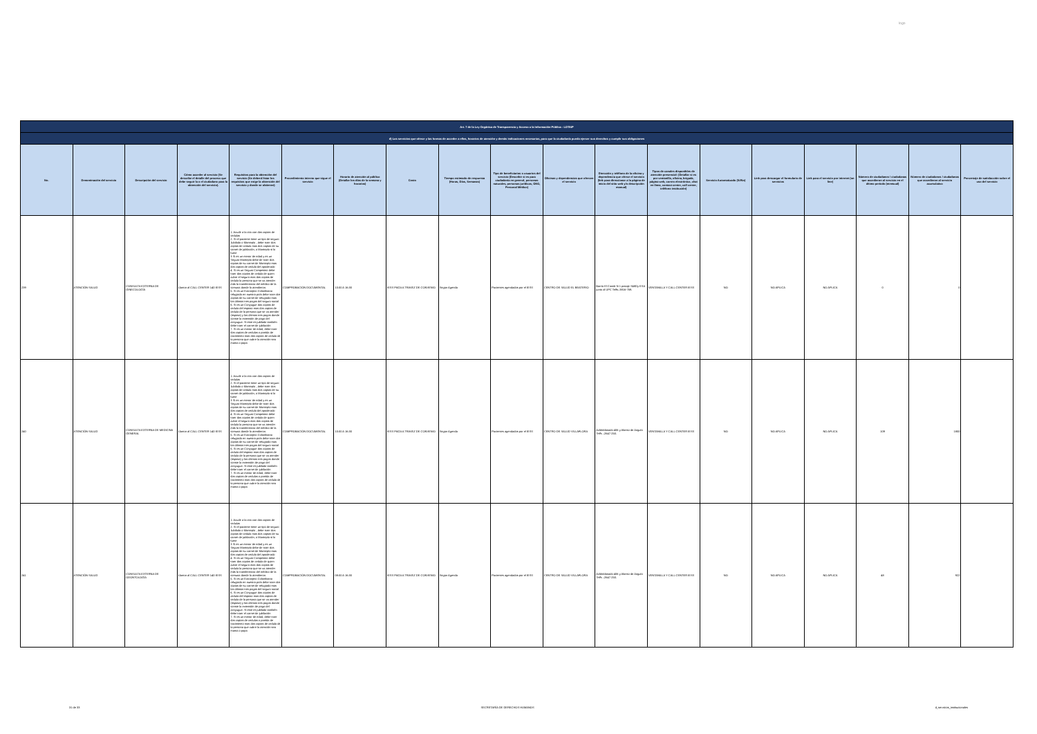logo
| Art. 7 de la Ley Orgánica de Transparencia y Acceso a la Información Pública - LOTAIP | | | | | | | | | | | | | | | | | | |
| --- | --- | --- | --- | --- | --- | --- | --- | --- | --- | --- | --- | --- | --- | --- | --- | --- | --- | --- |
| d) Los servicios que ofrece y las formas de acceder a ellos, horarios de atención y demás indicaciones necesarias, para que la ciudadanía pueda ejercer sus derechos y cumplir sus obligaciones | | | | | | | | | | | | | | | | | | |
| No. | Denominación del servicio | Descripción del servicio | Cómo acceder al servicio (Se describe el detalle del proceso que debe seguir la o el ciudadano para la obtención del servicio). | Requisitos para la obtención del servicio (Se deberá listar los requisitos que exige la obtención del servicio y donde se obtienen) | Procedimiento interno que sigue el servicio | Horario de atención al público (Detallar los días de la semana y horarios) | Costo | Tiempo estimado de respuesta (Horas, Días, Semanas) | Tipo de beneficiarios o usuarios del servicio (Describir si es para ciudadanía en general, personas naturales, personas jurídicas, ONG, Personal Médico) | Oficinas y dependencias que ofrecen el servicio | Dirección y teléfono de la oficina y dependencia que ofrece el servicio (link para direccionar a la página de inicio del sitio web y/o descripción manual) | Tipos de canales disponibles de atención presencial: (Detallar si es por ventanilla, oficina, brigada, página web, correo electrónico, chat en línea, contact center, call center, teléfono institución) | Servicio Automatizado (Si/No) | Link para descargar el formulario de servicios | Link para el servicio por internet (on line) | Número de ciudadanos / ciudadanas que accedieron al servicio en el último período (mensual) | Número de ciudadanos / ciudadanas que accedieron al servicio acumulativo | Porcentaje de satisfacción sobre el uso del servicio |
| 239 | ATENCIÓN SALUD | CONSULTA EXTERNA DE GINECOLOGÍA | Llamar al CALL CENTER 140 IESS | 1. Acudir a la cita con dos copias de cedulas 2. Si el paciente tiene un tipo de seguro Jubilado o Montepío , debe traer dos copias de cedula mas dos copias de su carnet de jubilación, o Montepío si lo fuere 3 Si es un menor de edad y es un Seguro Montepío debe de traer dos copias de su carnet de Montepío mas dos copias de cedula del apoderado 4. Si es un Seguro Campesino debe traer dos copias de cedula de quien cubre el seguro mas dos copias de cedula la persona que se va atender más la transferencia del médico de la comuna donde lo atendieron. 5. Si es un Extranjero Colombiano refugiado en nuestro país debe traer dos copias de su carnet de refugiado mas los últimos tres pagos del seguro social 6. Si es un Conyugue dos copias de cedula del esposo mas dos copias de cedula de la persona que se va atender (esposa) y los últimos tres pagos donde conste la extensión de pago del conyugue. Si este es jubilado también debe traer el carnet de jubilación 7. Si es un menor de edad, debe traer dos copias de cedulas o partida de nacimiento mas dos copias de cedula de la persona que cubre la atención sea mama o papa | COMPROBACIÓN DOCUMENTAL | 10:00 A 16:30 | IESS PAGA A TRAVEZ DE CONVENIO | Según Agenda | Pacientes agendados por el IESS | CENTRO DE SALUD EL BEATERIO | Barrio El Conde N 1 pasaje S48Dy ESA junto al UPC Telfs.:3816-769. | VENTANILLA Y CALL CENTER IESS | NO | NO APLICA | NO APLICA | 0 | 0 | |
| 240 | ATENCIÓN SALUD | CONSULTA EXTERNA DE MEDICINA GENERAL | Llamar al CALL CENTER 140 IESS | 1. Acudir a la cita con dos copias de cedulas 2. Si el paciente tiene un tipo de seguro Jubilado o Montepío , debe traer dos copias de cedula mas dos copias de su carnet de jubilación, o Montepío si lo fuere 3 Si es un menor de edad y es un Seguro Montepío debe de traer dos copias de su carnet de Montepío mas dos copias de cedula del apoderado 4. Si es un Seguro Campesino debe traer dos copias de cedula de quien cubre el seguro mas dos copias de cedula la persona que se va atender más la transferencia del médico de la comuna donde lo atendieron. 5. Si es un Extranjero Colombiano refugiado en nuestro país debe traer dos copias de su carnet de refugiado mas los últimos tres pagos del seguro social 6. Si es un Conyugue dos copias de cedula del esposo mas dos copias de cedula de la persona que se va atender (esposa) y los últimos tres pagos donde conste la extensión de pago del conyugue. Si este es jubilado también debe traer el carnet de jubilación 7. Si es un menor de edad, debe traer dos copias de cedulas o partida de nacimiento mas dos copias de cedula de la persona que cubre la atención sea mama o papa | COMPROBACIÓN DOCUMENTAL | 10:00 A 16:30 | IESS PAGA A TRAVEZ DE CONVENIO | Según Agenda | Pacientes agendados por el IESS | CENTRO DE SALUD VILLAFLORA | AvMaldonado 406 y Alonso de Angulo Telfs .:2647-250. | VENTANILLA Y CALL CENTER IESS | NO | NO APLICA | NO APLICA | 109 | 1800 | |
| 241 | ATENCIÓN SALUD | CONSULTA EXTERNA DE ODONTOLOGÍA | Llamar al CALL CENTER 140 IESS | 1. Acudir a la cita con dos copias de cedulas 2. Si el paciente tiene un tipo de seguro Jubilado o Montepío , debe traer dos copias de cedula mas dos copias de su carnet de jubilación, o Montepío si lo fuere 3 Si es un menor de edad y es un Seguro Montepío debe de traer dos copias de su carnet de Montepío mas dos copias de cedula del apoderado 4. Si es un Seguro Campesino debe traer dos copias de cedula de quien cubre el seguro mas dos copias de cedula la persona que se va atender más la transferencia del médico de la comuna donde lo atendieron. 5. Si es un Extranjero Colombiano refugiado en nuestro país debe traer dos copias de su carnet de refugiado mas los últimos tres pagos del seguro social 6. Si es un Conyugue dos copias de cedula del esposo mas dos copias de cedula de la persona que se va atender (esposa) y los últimos tres pagos donde conste la extensión de pago del conyugue. Si este es jubilado también debe traer el carnet de jubilación 7. Si es un menor de edad, debe traer dos copias de cedulas o partida de nacimiento mas dos copias de cedula de la persona que cubre la atención sea mama o papa | COMPROBACIÓN DOCUMENTAL | 08:00 A 16:30 | IESS PAGA A TRAVEZ DE CONVENIO | Según Agenda | Pacientes agendados por el IESS | CENTRO DE SALUD VILLAFLORA | AvMaldonado 406 y Alonso de Angulo Telfs .:2647-250. | VENTANILLA Y CALL CENTER IESS | NO | NO APLICA | NO APLICA | 48 | 922 | |
31 de 33 SECRETARÍA DE DERECHOS HUMANOS d_servicios_institucionales